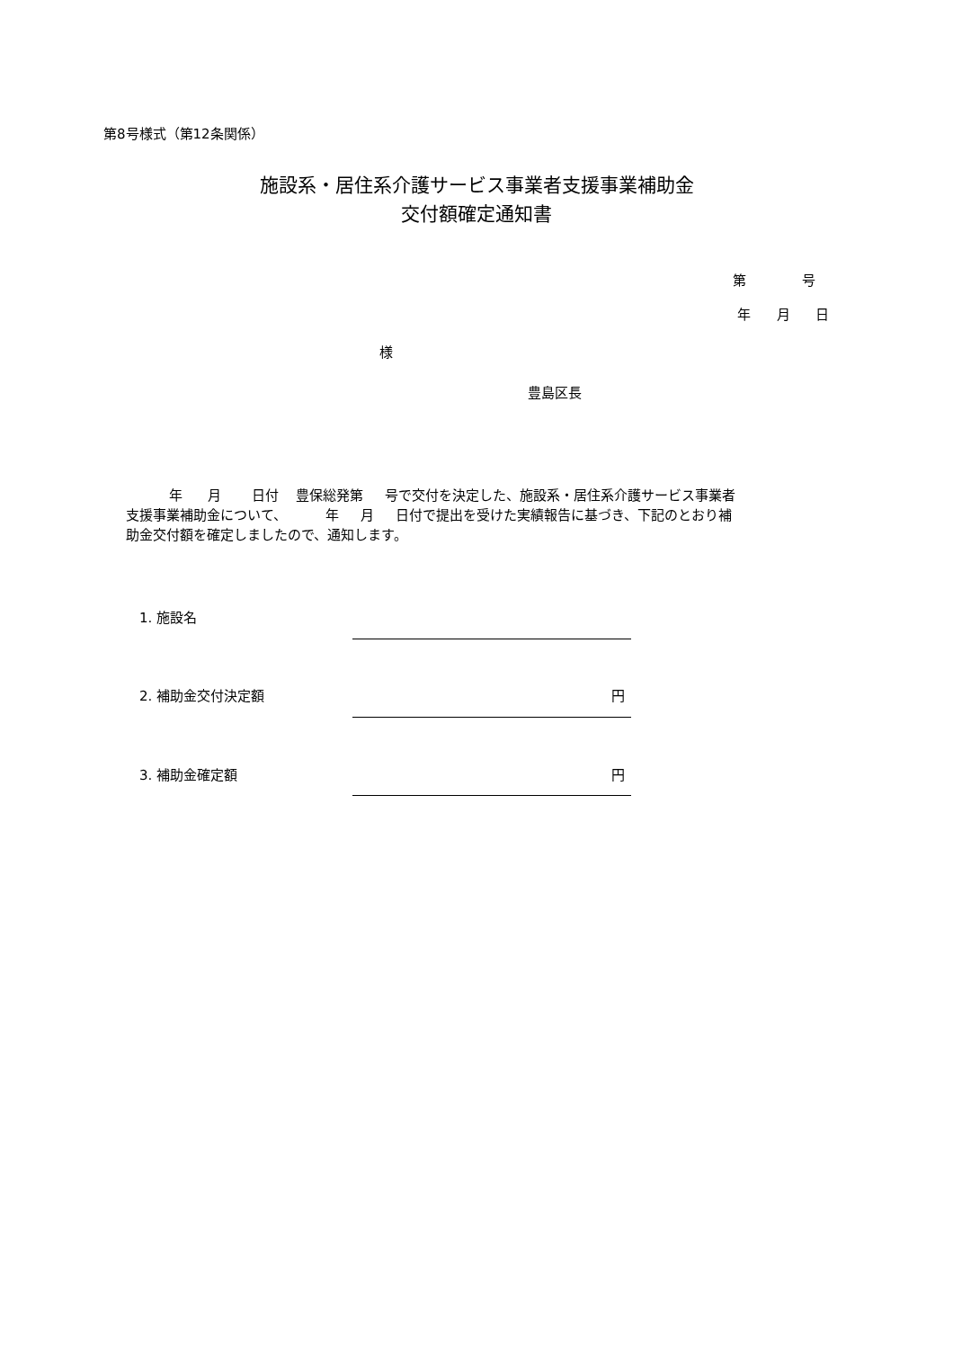第8号様式（第12条関係）
施設系・居住系介護サービス事業者支援事業補助金
交付額確定通知書
第 号
年 月 日
様
豊島区長
年 月 日付 豊保総発第 号で交付を決定した、施設系・居住系介護サービス事業者 支援事業補助金について、 年 月 日付で提出を受けた実績報告に基づき、下記のとおり補 助金交付額を確定しましたので、通知します。
1. 施設名
2. 補助金交付決定額
円
3. 補助金確定額
円